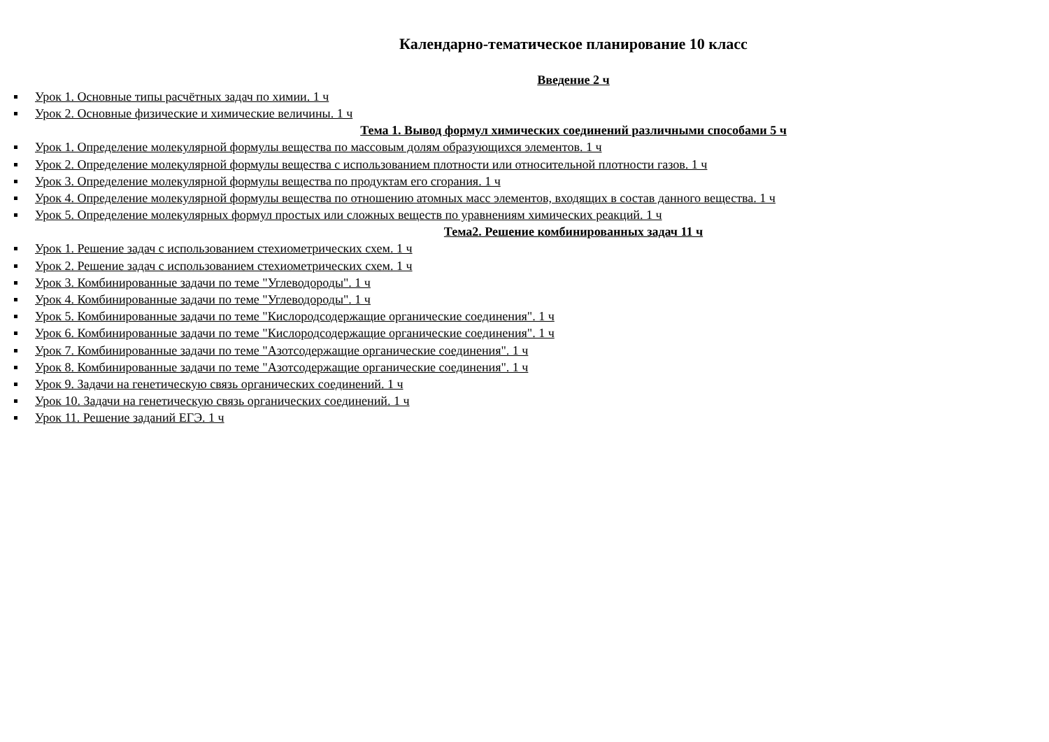Календарно-тематическое планирование 10 класс
Введение 2 ч
Урок 1. Основные типы расчётных задач по химии. 1 ч
Урок 2. Основные физические и химические величины. 1 ч
Тема 1. Вывод формул химических соединений различными способами 5 ч
Урок 1. Определение молекулярной формулы вещества по массовым долям образующихся элементов. 1 ч
Урок 2. Определение молекулярной формулы вещества с использованием плотности или относительной плотности газов. 1 ч
Урок 3. Определение молекулярной формулы вещества по продуктам его сгорания. 1 ч
Урок 4. Определение молекулярной формулы вещества по отношению атомных масс элементов, входящих в состав данного вещества. 1 ч
Урок 5. Определение молекулярных формул простых или сложных веществ по уравнениям химических реакций. 1 ч
Тема2. Решение комбинированных задач 11 ч
Урок 1. Решение задач с использованием стехиометрических схем. 1 ч
Урок 2. Решение задач с использованием стехиометрических схем. 1 ч
Урок 3. Комбинированные задачи по теме "Углеводороды". 1 ч
Урок 4. Комбинированные задачи по теме "Углеводороды". 1 ч
Урок 5. Комбинированные задачи по теме "Кислородсодержащие органические соединения". 1 ч
Урок 6. Комбинированные задачи по теме "Кислородсодержащие органические соединения". 1 ч
Урок 7. Комбинированные задачи по теме "Азотсодержащие органические соединения". 1 ч
Урок 8. Комбинированные задачи по теме "Азотсодержащие органические соединения". 1 ч
Урок 9. Задачи на генетическую связь органических соединений. 1 ч
Урок 10. Задачи на генетическую связь органических соединений. 1 ч
Урок 11. Решение заданий ЕГЭ. 1 ч